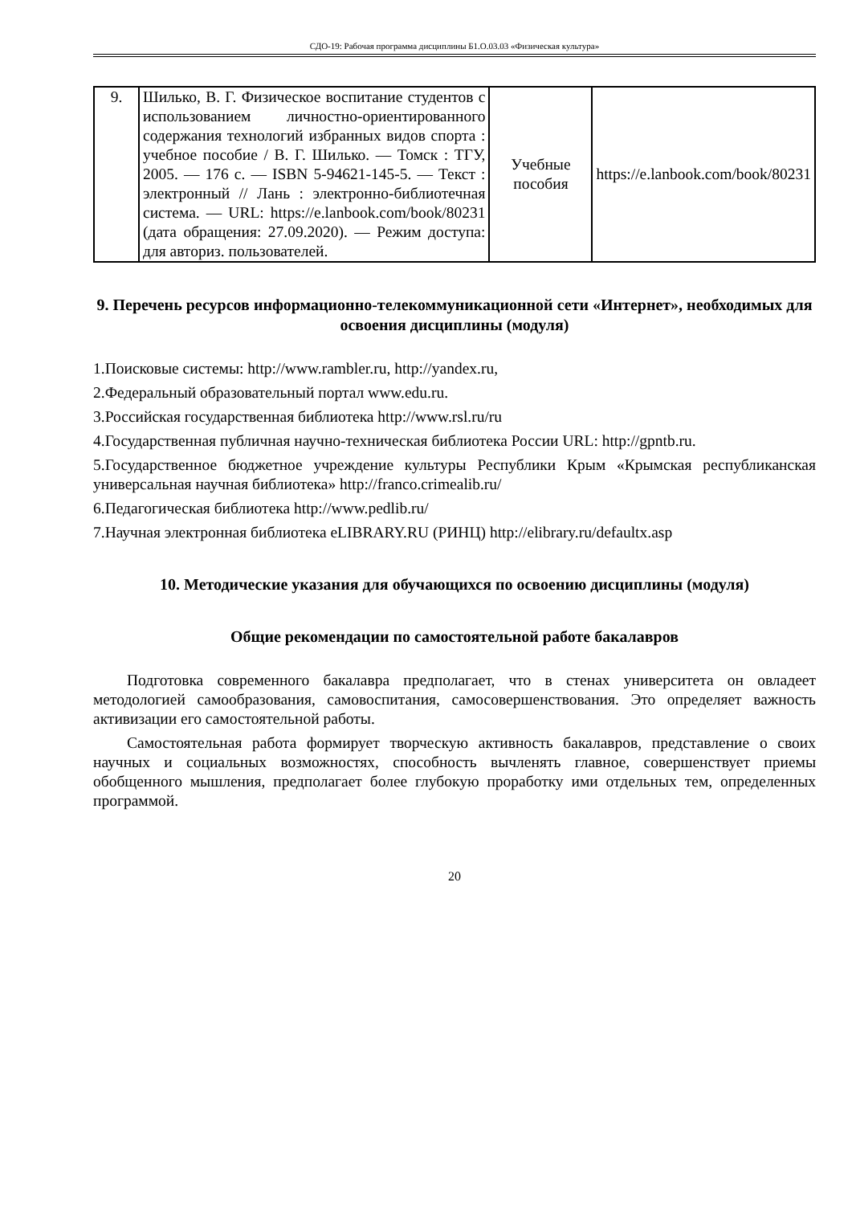СДО-19: Рабочая программа дисциплины Б1.О.03.03 «Физическая культура»
| 9. | Шилько, В. Г. Физическое воспитание студентов с использованием личностно-ориентированного содержания технологий избранных видов спорта : учебное пособие / В. Г. Шилько. — Томск : ТГУ, 2005. — 176 с. — ISBN 5-94621-145-5. — Текст : электронный // Лань : электронно-библиотечная система. — URL: https://e.lanbook.com/book/80231 (дата обращения: 27.09.2020). — Режим доступа: для авториз. пользователей. | Учебные пособия | https://e.lanbook.com/book/80231 |
9. Перечень ресурсов информационно-телекоммуникационной сети «Интернет», необходимых для освоения дисциплины (модуля)
1.Поисковые системы: http://www.rambler.ru, http://yandex.ru,
2.Федеральный образовательный портал www.edu.ru.
3.Российская государственная библиотека http://www.rsl.ru/ru
4.Государственная публичная научно-техническая библиотека России URL: http://gpntb.ru.
5.Государственное бюджетное учреждение культуры Республики Крым «Крымская республиканская универсальная научная библиотека» http://franco.crimealib.ru/
6.Педагогическая библиотека http://www.pedlib.ru/
7.Научная электронная библиотека eLIBRARY.RU (РИНЦ) http://elibrary.ru/defaultx.asp
10. Методические указания для обучающихся по освоению дисциплины (модуля)
Общие рекомендации по самостоятельной работе бакалавров
Подготовка современного бакалавра предполагает, что в стенах университета он овладеет методологией самообразования, самовоспитания, самосовершенствования. Это определяет важность активизации его самостоятельной работы.
Самостоятельная работа формирует творческую активность бакалавров, представление о своих научных и социальных возможностях, способность вычленять главное, совершенствует приемы обобщенного мышления, предполагает более глубокую проработку ими отдельных тем, определенных программой.
20